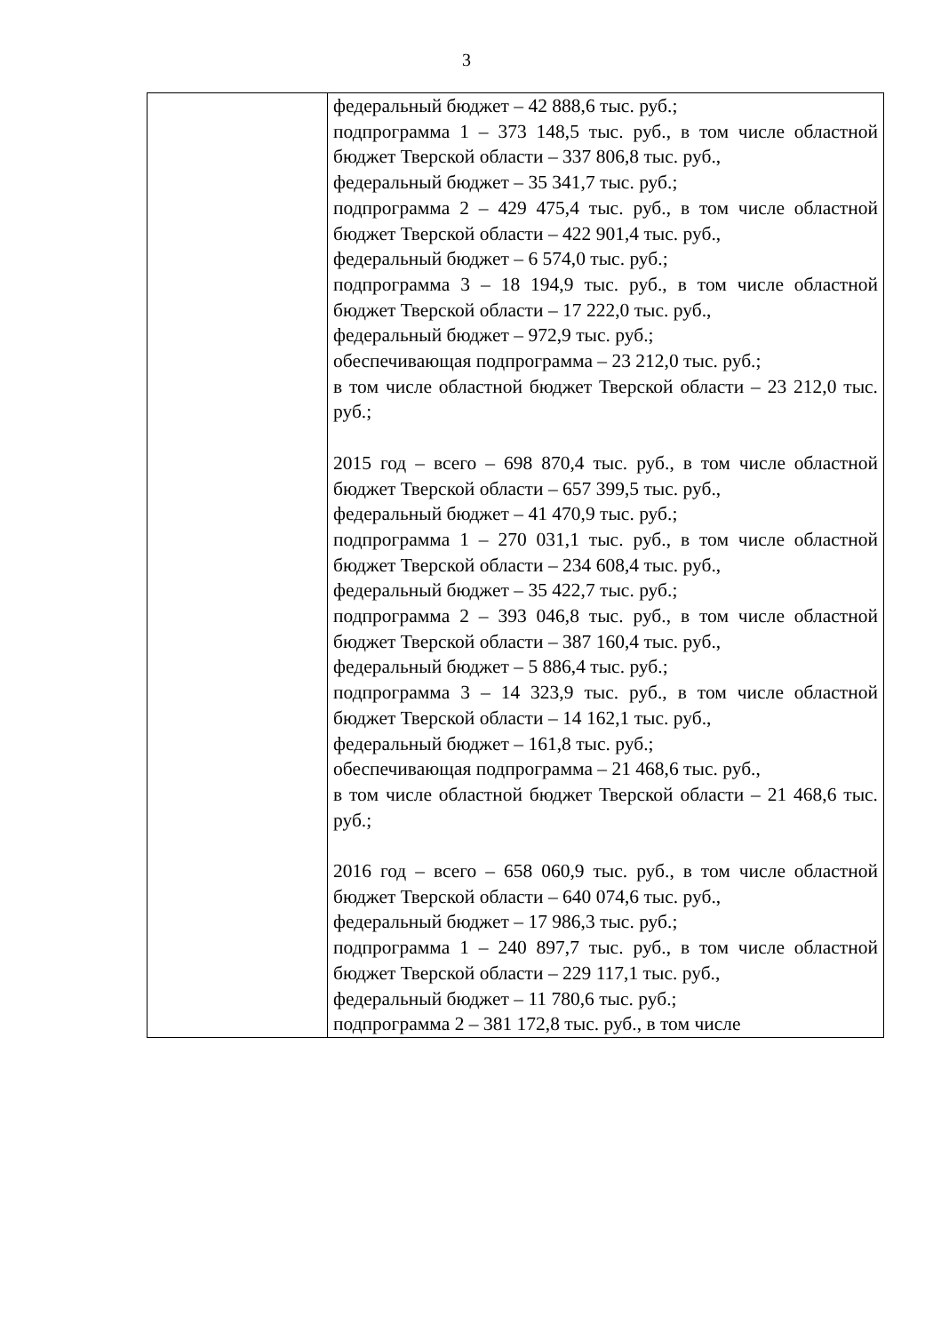3
| | федеральный бюджет – 42 888,6 тыс. руб.; подпрограмма 1 – 373 148,5 тыс. руб., в том числе областной бюджет Тверской области – 337 806,8 тыс. руб., федеральный бюджет – 35 341,7 тыс. руб.; подпрограмма 2 – 429 475,4 тыс. руб., в том числе областной бюджет Тверской области – 422 901,4 тыс. руб., федеральный бюджет – 6 574,0 тыс. руб.; подпрограмма 3 – 18 194,9 тыс. руб., в том числе областной бюджет Тверской области – 17 222,0 тыс. руб., федеральный бюджет – 972,9 тыс. руб.; обеспечивающая подпрограмма – 23 212,0 тыс. руб.; в том числе областной бюджет Тверской области – 23 212,0 тыс. руб.; 2015 год – всего – 698 870,4 тыс. руб., в том числе областной бюджет Тверской области – 657 399,5 тыс. руб., федеральный бюджет – 41 470,9 тыс. руб.; подпрограмма 1 – 270 031,1 тыс. руб., в том числе областной бюджет Тверской области – 234 608,4 тыс. руб., федеральный бюджет – 35 422,7 тыс. руб.; подпрограмма 2 – 393 046,8 тыс. руб., в том числе областной бюджет Тверской области – 387 160,4 тыс. руб., федеральный бюджет – 5 886,4 тыс. руб.; подпрограмма 3 – 14 323,9 тыс. руб., в том числе областной бюджет Тверской области – 14 162,1 тыс. руб., федеральный бюджет – 161,8 тыс. руб.; обеспечивающая подпрограмма – 21 468,6 тыс. руб., в том числе областной бюджет Тверской области – 21 468,6 тыс. руб.; 2016 год – всего – 658 060,9 тыс. руб., в том числе областной бюджет Тверской области – 640 074,6 тыс. руб., федеральный бюджет – 17 986,3 тыс. руб.; подпрограмма 1 – 240 897,7 тыс. руб., в том числе областной бюджет Тверской области – 229 117,1 тыс. руб., федеральный бюджет – 11 780,6 тыс. руб.; подпрограмма 2 – 381 172,8 тыс. руб., в том числе |